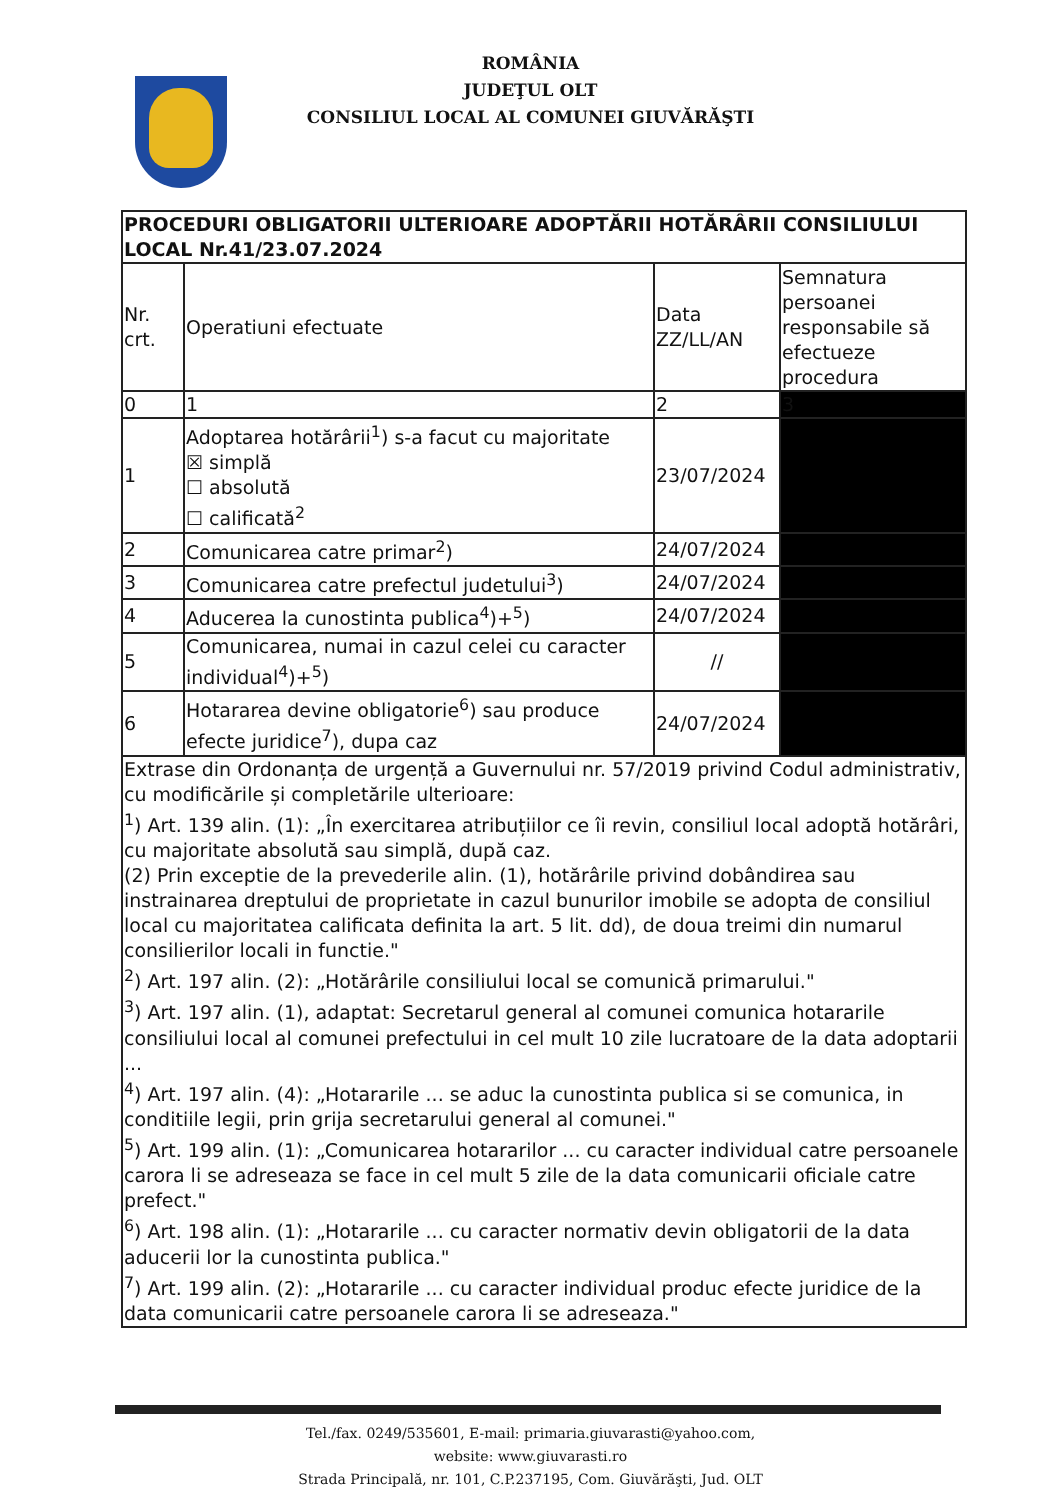ROMÂNIA
JUDEŢUL OLT
CONSILIUL LOCAL AL COMUNEI GIUVĂRĂŞTI
| PROCEDURI OBLIGATORII ULTERIOARE ADOPTĂRII HOTĂRÂRII CONSILIULUI LOCAL Nr.41/23.07.2024 | | | |
| --- | --- | --- | --- |
| Nr. crt. | Operatiuni efectuate | Data ZZ/LL/AN | Semnatura persoanei responsabile să efectueze procedura |
| 0 | 1 | 2 | 3 |
| 1 | Adoptarea hotărârii<sup>1</sup>) s-a facut cu majoritate ☒ simplă ☐ absolută ☐ calificată<sup>2</sup> | 23/07/2024 | |
| 2 | Comunicarea catre primar<sup>2</sup>) | 24/07/2024 | |
| 3 | Comunicarea catre prefectul judetului<sup>3</sup>) | 24/07/2024 | |
| 4 | Aducerea la cunostinta publica<sup>4</sup>)+<sup>5</sup>) | 24/07/2024 | |
| 5 | Comunicarea, numai in cazul celei cu caracter individual<sup>4</sup>)+<sup>5</sup>) | // | |
| 6 | Hotararea devine obligatorie<sup>6</sup>) sau produce efecte juridice<sup>7</sup>), dupa caz | 24/07/2024 | |
| Extrase din Ordonanța de urgență a Guvernului nr. 57/2019 privind Codul administrativ, cu modificările și completările ulterioare: <sup>1</sup>) Art. 139 alin. (1): „În exercitarea atribuțiilor ce îi revin, consiliul local adoptă hotărâri, cu majoritate absolută sau simplă, după caz. (2) Prin exceptie de la prevederile alin. (1), hotărârile privind dobândirea sau instrainarea dreptului de proprietate in cazul bunurilor imobile se adopta de consiliul local cu majoritatea calificata definita la art. 5 lit. dd), de doua treimi din numarul consilierilor locali in functie." <sup>2</sup>) Art. 197 alin. (2): „Hotărârile consiliului local se comunică primarului." <sup>3</sup>) Art. 197 alin. (1), adaptat: Secretarul general al comunei comunica hotararile consiliului local al comunei prefectului in cel mult 10 zile lucratoare de la data adoptarii ... <sup>4</sup>) Art. 197 alin. (4): „Hotararile ... se aduc la cunostinta publica si se comunica, in conditiile legii, prin grija secretarului general al comunei." <sup>5</sup>) Art. 199 alin. (1): „Comunicarea hotararilor ... cu caracter individual catre persoanele carora li se adreseaza se face in cel mult 5 zile de la data comunicarii oficiale catre prefect." <sup>6</sup>) Art. 198 alin. (1): „Hotararile ... cu caracter normativ devin obligatorii de la data aducerii lor la cunostinta publica." <sup>7</sup>) Art. 199 alin. (2): „Hotararile ... cu caracter individual produc efecte juridice de la data comunicarii catre persoanele carora li se adreseaza." | | | |
Tel./fax. 0249/535601, E-mail: primaria.giuvarasti@yahoo.com,
website: www.giuvarasti.ro
Strada Principală, nr. 101, C.P.237195, Com. Giuvărăşti, Jud. OLT